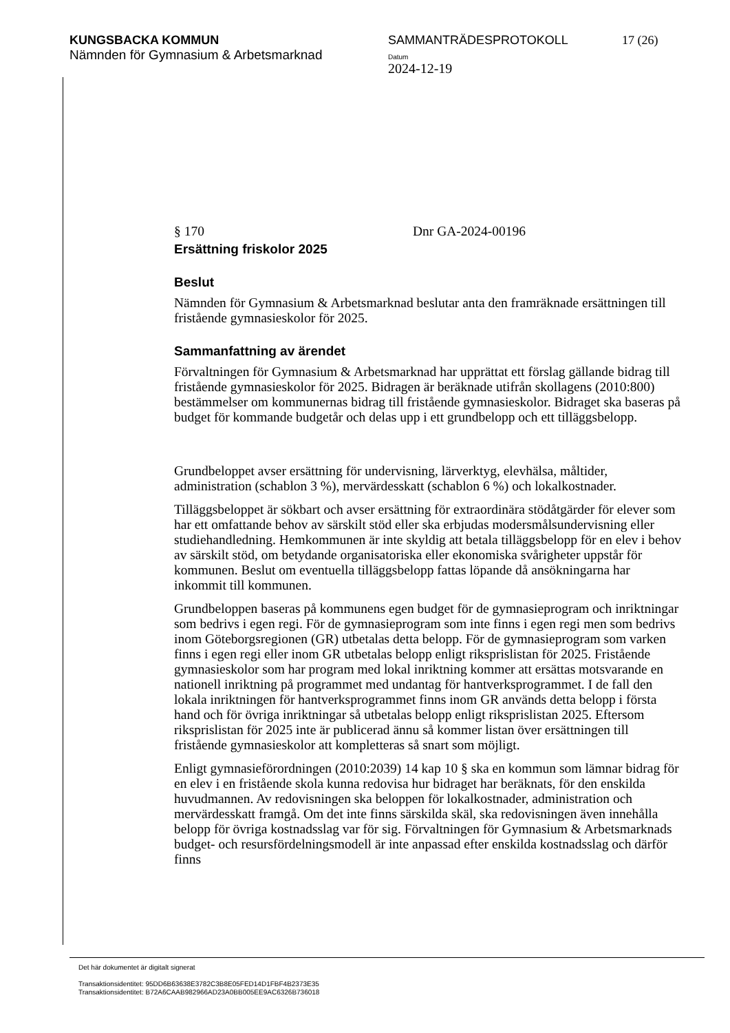KUNGSBACKA KOMMUN
Nämnden för Gymnasium & Arbetsmarknad
SAMMANTRÄDESPROTOKOLL
Datum
2024-12-19
17 (26)
§ 170 Dnr GA-2024-00196
Ersättning friskolor 2025
Beslut
Nämnden för Gymnasium & Arbetsmarknad beslutar anta den framräknade ersättningen till fristående gymnasieskolor för 2025.
Sammanfattning av ärendet
Förvaltningen för Gymnasium & Arbetsmarknad har upprättat ett förslag gällande bidrag till fristående gymnasieskolor för 2025. Bidragen är beräknade utifrån skollagens (2010:800) bestämmelser om kommunernas bidrag till fristående gymnasieskolor. Bidraget ska baseras på budget för kommande budgetår och delas upp i ett grundbelopp och ett tilläggsbelopp.
Grundbeloppet avser ersättning för undervisning, lärverktyg, elevhälsa, måltider, administration (schablon 3 %), mervärdesskatt (schablon 6 %) och lokalkostnader.
Tilläggsbeloppet är sökbart och avser ersättning för extraordinära stödåtgärder för elever som har ett omfattande behov av särskilt stöd eller ska erbjudas modersmålsundervisning eller studiehandledning. Hemkommunen är inte skyldig att betala tilläggsbelopp för en elev i behov av särskilt stöd, om betydande organisatoriska eller ekonomiska svårigheter uppstår för kommunen. Beslut om eventuella tilläggsbelopp fattas löpande då ansökningarna har inkommit till kommunen.
Grundbeloppen baseras på kommunens egen budget för de gymnasieprogram och inriktningar som bedrivs i egen regi. För de gymnasieprogram som inte finns i egen regi men som bedrivs inom Göteborgsregionen (GR) utbetalas detta belopp. För de gymnasieprogram som varken finns i egen regi eller inom GR utbetalas belopp enligt riksprislistan för 2025. Fristående gymnasieskolor som har program med lokal inriktning kommer att ersättas motsvarande en nationell inriktning på programmet med undantag för hantverksprogrammet. I de fall den lokala inriktningen för hantverksprogrammet finns inom GR används detta belopp i första hand och för övriga inriktningar så utbetalas belopp enligt riksprislistan 2025. Eftersom riksprislistan för 2025 inte är publicerad ännu så kommer listan över ersättningen till fristående gymnasieskolor att kompletteras så snart som möjligt.
Enligt gymnasieförordningen (2010:2039) 14 kap 10 § ska en kommun som lämnar bidrag för en elev i en fristående skola kunna redovisa hur bidraget har beräknats, för den enskilda huvudmannen. Av redovisningen ska beloppen för lokalkostnader, administration och mervärdesskatt framgå. Om det inte finns särskilda skäl, ska redovisningen även innehålla belopp för övriga kostnadsslag var för sig. Förvaltningen för Gymnasium & Arbetsmarknads budget- och resursfördelningsmodell är inte anpassad efter enskilda kostnadsslag och därför finns
Det här dokumentet är digitalt signerat
Transaktionsidentitet: 95DD6B63638E3782C3B8E05FED14D1FBF4B2373E35
Transaktionsidentitet: B72A6CAAB982966AD23A0BB005EE9AC6326B736018